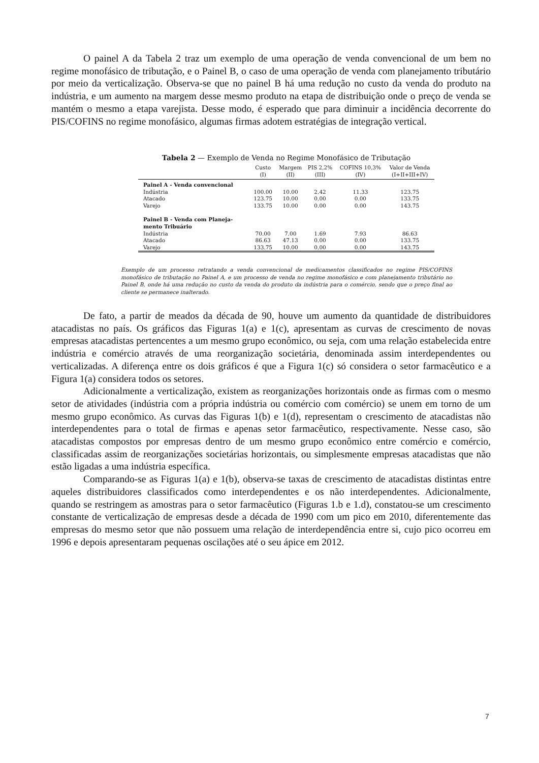O painel A da Tabela 2 traz um exemplo de uma operação de venda convencional de um bem no regime monofásico de tributação, e o Painel B, o caso de uma operação de venda com planejamento tributário por meio da verticalização. Observa-se que no painel B há uma redução no custo da venda do produto na indústria, e um aumento na margem desse mesmo produto na etapa de distribuição onde o preço de venda se mantém o mesmo a etapa varejista. Desse modo, é esperado que para diminuir a incidência decorrente do PIS/COFINS no regime monofásico, algumas firmas adotem estratégias de integração vertical.
Tabela 2 — Exemplo de Venda no Regime Monofásico de Tributação
| | Custo (I) | Margem (II) | PIS 2,2% (III) | COFINS 10,3% (IV) | Valor de Venda (I+II+III+IV) |
| --- | --- | --- | --- | --- | --- |
| Painel A - Venda convencional | | | | | |
| Indústria | 100.00 | 10.00 | 2.42 | 11.33 | 123.75 |
| Atacado | 123.75 | 10.00 | 0.00 | 0.00 | 133.75 |
| Varejo | 133.75 | 10.00 | 0.00 | 0.00 | 143.75 |
| Painel B - Venda com Planeja- mento Tribuário | | | | | |
| Indústria | 70.00 | 7.00 | 1.69 | 7.93 | 86.63 |
| Atacado | 86.63 | 47.13 | 0.00 | 0.00 | 133.75 |
| Varejo | 133.75 | 10.00 | 0.00 | 0.00 | 143.75 |
Exemplo de um processo retratando a venda convencional de medicamentos classificados no regime PIS/COFINS monofásico de tributação no Painel A, e um processo de venda no regime monofásico e com planejamento tributário no Painel B, onde há uma redução no custo da venda do produto da indústria para o comércio, sendo que o preço final ao cliente se permanece inalterado.
De fato, a partir de meados da década de 90, houve um aumento da quantidade de distribuidores atacadistas no país. Os gráficos das Figuras 1(a) e 1(c), apresentam as curvas de crescimento de novas empresas atacadistas pertencentes a um mesmo grupo econômico, ou seja, com uma relação estabelecida entre indústria e comércio através de uma reorganização societária, denominada assim interdependentes ou verticalizadas. A diferença entre os dois gráficos é que a Figura 1(c) só considera o setor farmacêutico e a Figura 1(a) considera todos os setores.
Adicionalmente a verticalização, existem as reorganizações horizontais onde as firmas com o mesmo setor de atividades (indústria com a própria indústria ou comércio com comércio) se unem em torno de um mesmo grupo econômico. As curvas das Figuras 1(b) e 1(d), representam o crescimento de atacadistas não interdependentes para o total de firmas e apenas setor farmacêutico, respectivamente. Nesse caso, são atacadistas compostos por empresas dentro de um mesmo grupo econômico entre comércio e comércio, classificadas assim de reorganizações societárias horizontais, ou simplesmente empresas atacadistas que não estão ligadas a uma indústria específica.
Comparando-se as Figuras 1(a) e 1(b), observa-se taxas de crescimento de atacadistas distintas entre aqueles distribuidores classificados como interdependentes e os não interdependentes. Adicionalmente, quando se restringem as amostras para o setor farmacêutico (Figuras 1.b e 1.d), constatou-se um crescimento constante de verticalização de empresas desde a década de 1990 com um pico em 2010, diferentemente das empresas do mesmo setor que não possuem uma relação de interdependência entre si, cujo pico ocorreu em 1996 e depois apresentaram pequenas oscilações até o seu ápice em 2012.
7